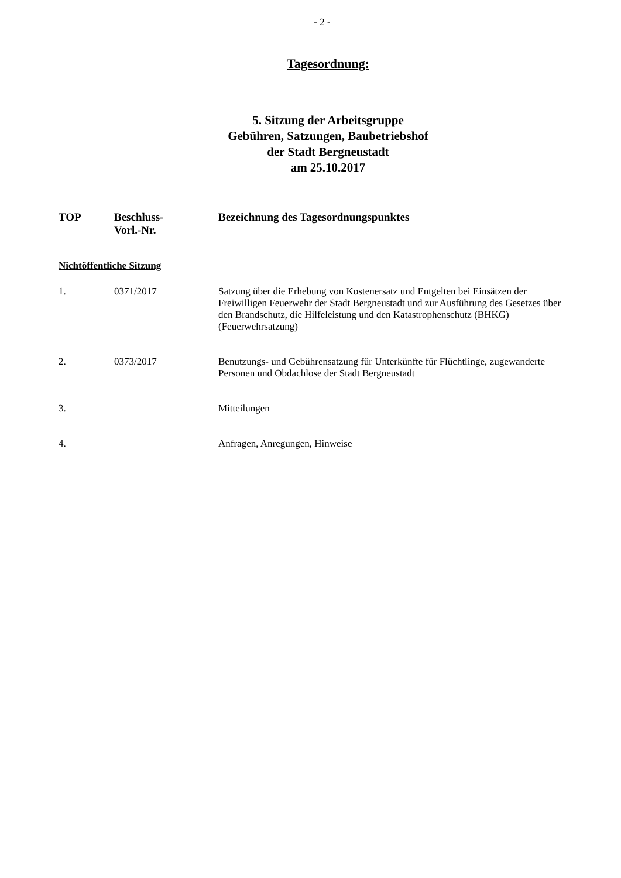- 2 -
Tagesordnung:
5. Sitzung der Arbeitsgruppe
Gebühren, Satzungen, Baubetriebshof
der Stadt Bergneustadt
am 25.10.2017
| TOP | Beschluss- Vorl.-Nr. | Bezeichnung des Tagesordnungspunktes |
| --- | --- | --- |
| Nichtöffentliche Sitzung | | |
| 1. | 0371/2017 | Satzung über die Erhebung von Kostenersatz und Entgelten bei Einsätzen der Freiwilligen Feuerwehr der Stadt Bergneustadt und zur Ausführung des Gesetzes über den Brandschutz, die Hilfeleistung und den Katastrophenschutz (BHKG) (Feuerwehrsatzung) |
| 2. | 0373/2017 | Benutzungs- und Gebührensatzung für Unterkünfte für Flüchtlinge, zugewanderte Personen und Obdachlose der Stadt Bergneustadt |
| 3. | | Mitteilungen |
| 4. | | Anfragen, Anregungen, Hinweise |